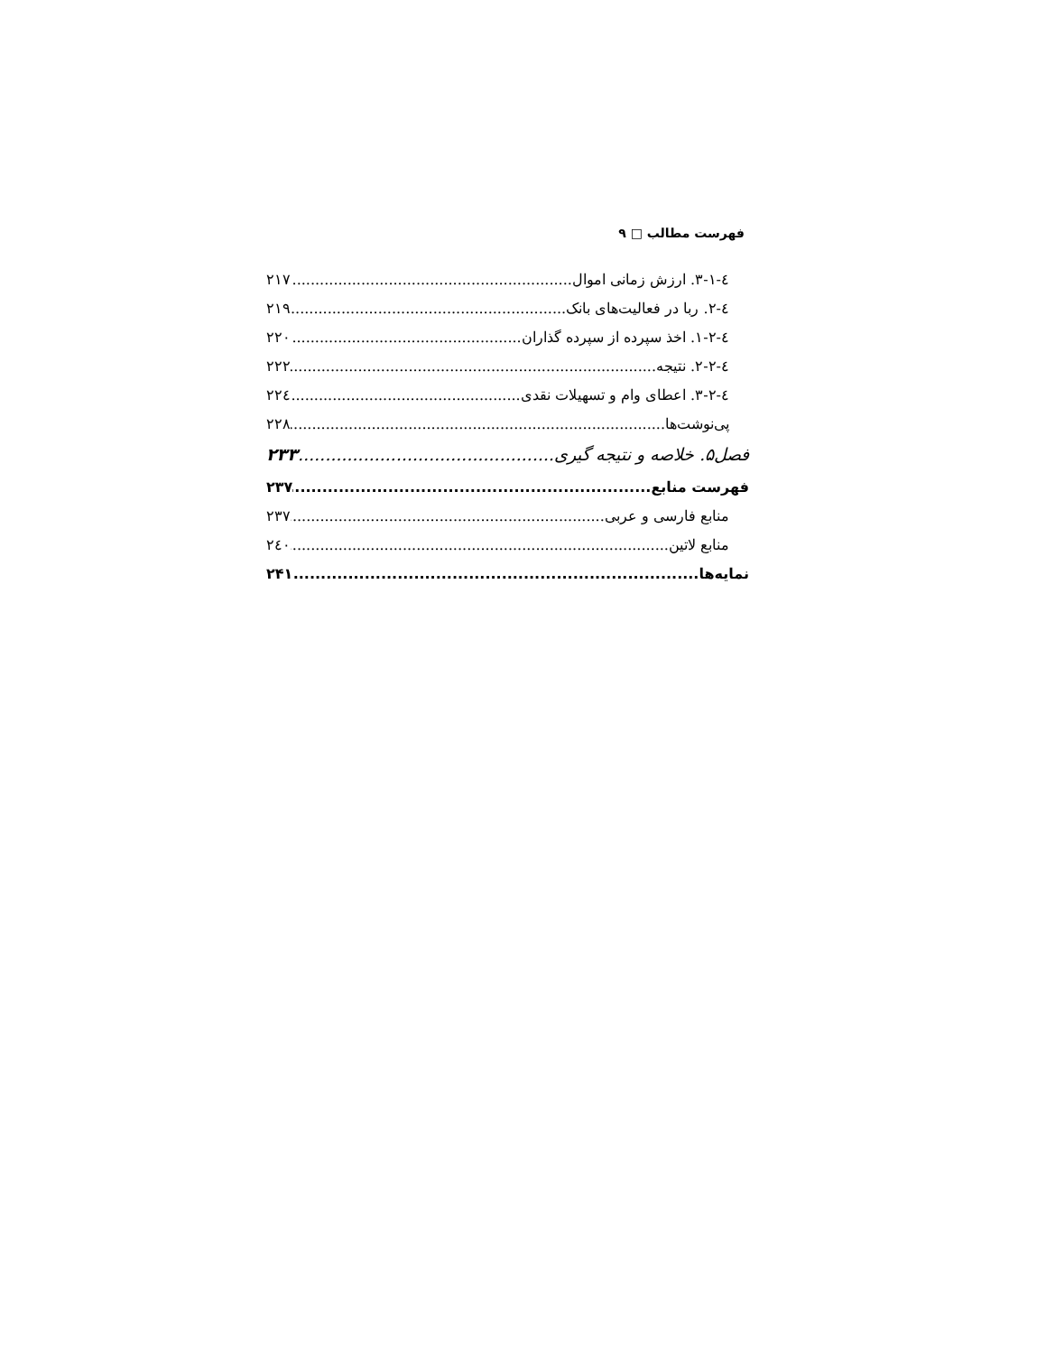فهرست مطالب □ ۹
٤-١-٣. ارزش زمانی اموال ٢١٧
٤-٢. ربا در فعالیت‌های بانک ٢١٩
٤-٢-١. اخذ سپرده از سپرده گذاران ٢٢٠
٤-٢-٢. نتیجه ٢٢٢
٤-٢-٣. اعطای وام و تسهیلات نقدی ٢٢٤
پی‌نوشت‌ها ٢٢٨
فصل۵. خلاصه و نتیجه گیری ۲۳۳
فهرست منابع ۲۳۷
منابع فارسی و عربی ٢٣٧
منابع لاتین ٢٤٠
نمایه‌ها ۲۴۱